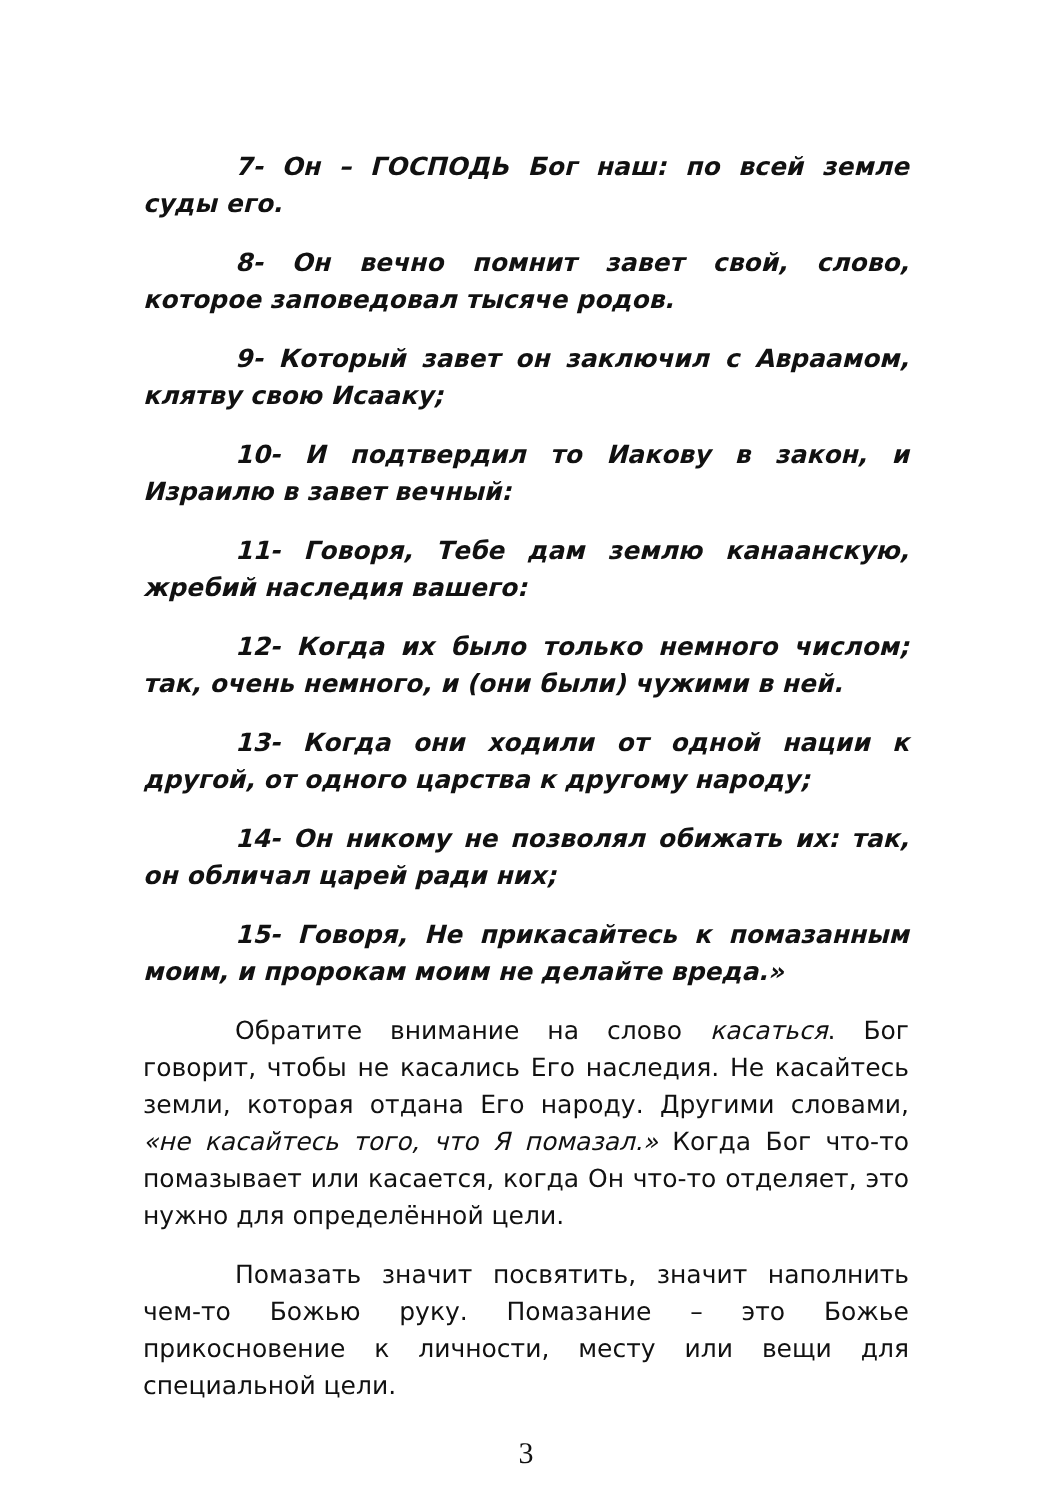7- Он – ГОСПОДЬ Бог наш: по всей земле суды его.
8- Он вечно помнит завет свой, слово, которое заповедовал тысяче родов.
9- Который завет он заключил с Авраамом, клятву свою Исааку;
10- И подтвердил то Иакову в закон, и Израилю в завет вечный:
11- Говоря, Тебе дам землю канаанскую, жребий наследия вашего:
12- Когда их было только немного числом; так, очень немного, и (они были) чужими в ней.
13- Когда они ходили от одной нации к другой, от одного царства к другому народу;
14- Он никому не позволял обижать их: так, он обличал царей ради них;
15- Говоря, Не прикасайтесь к помазанным моим, и пророкам моим не делайте вреда.»
Обратите внимание на слово касаться. Бог говорит, чтобы не касались Его наследия. Не касайтесь земли, которая отдана Его народу. Другими словами, «не касайтесь того, что Я помазал.» Когда Бог что-то помазывает или касается, когда Он что-то отделяет, это нужно для определённой цели.
Помазать значит посвятить, значит наполнить чем-то Божью руку. Помазание – это Божье прикосновение к личности, месту или вещи для специальной цели.
3